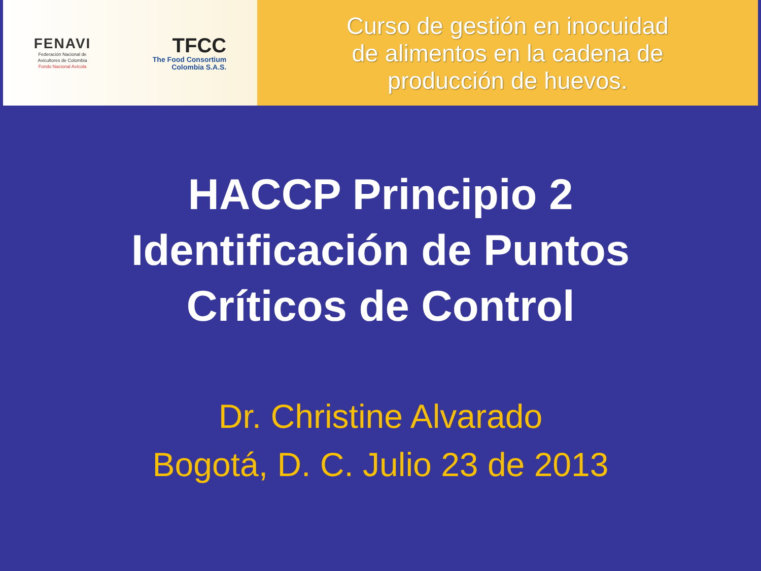FENAVI
Federación Nacional de
Avicultores de Colombia
Fondo Nacional Avícola
TFCC
The Food Consortium
Colombia S.A.S.
Curso de gestión en inocuidad
de alimentos en la cadena de
producción de huevos.
HACCP Principio 2
Identificación de Puntos
Críticos de Control
Dr. Christine Alvarado
Bogotá, D. C. Julio 23 de 2013